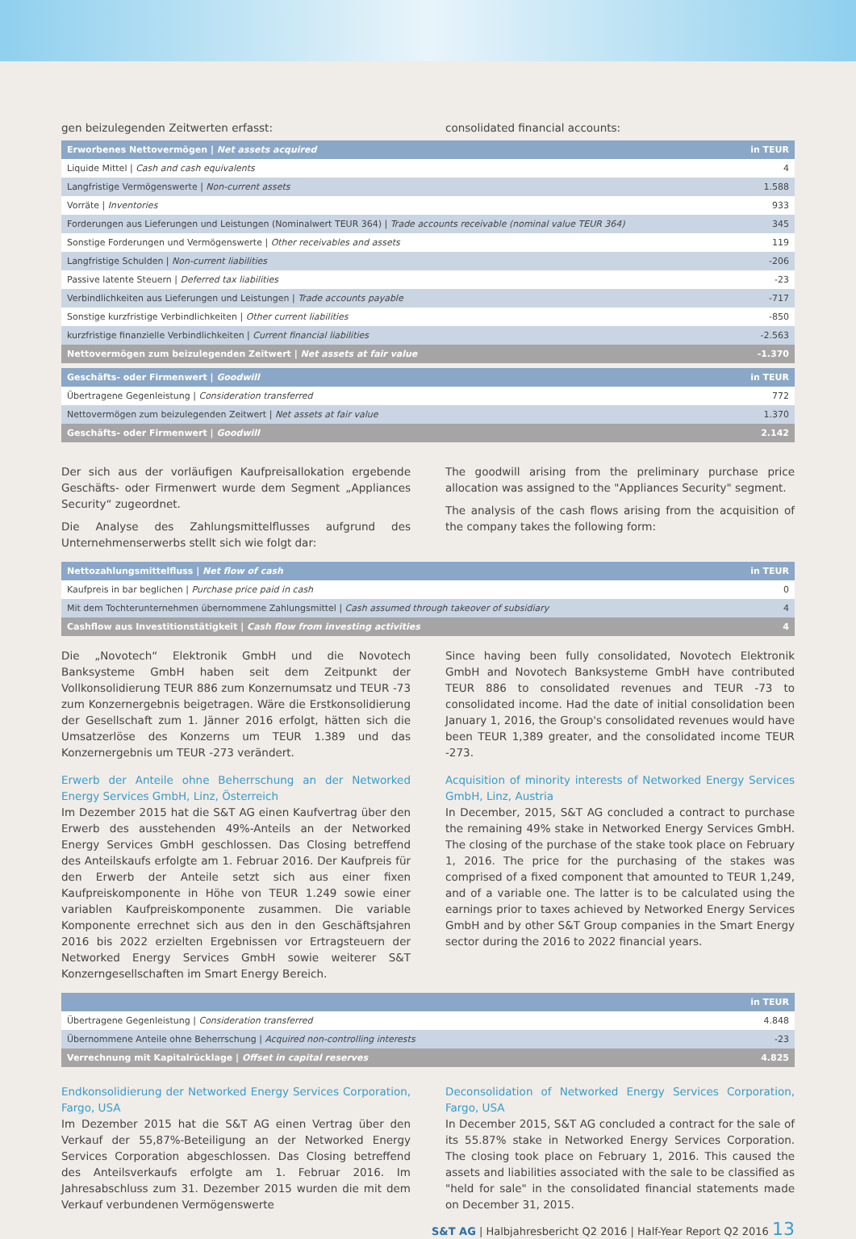gen beizulegenden Zeitwerten erfasst: consolidated financial accounts:
| Erworbenes Nettovermögen / Net assets acquired | in TEUR |
| --- | --- |
| Liquide Mittel / Cash and cash equivalents | 4 |
| Langfristige Vermögenswerte / Non-current assets | 1.588 |
| Vorräte / Inventories | 933 |
| Forderungen aus Lieferungen und Leistungen (Nominalwert TEUR 364) / Trade accounts receivable (nominal value TEUR 364) | 345 |
| Sonstige Forderungen und Vermögenswerte / Other receivables and assets | 119 |
| Langfristige Schulden / Non-current liabilities | -206 |
| Passive latente Steuern / Deferred tax liabilities | -23 |
| Verbindlichkeiten aus Lieferungen und Leistungen / Trade accounts payable | -717 |
| Sonstige kurzfristige Verbindlichkeiten / Other current liabilities | -850 |
| kurzfristige finanzielle Verbindlichkeiten / Current financial liabilities | -2.563 |
| Nettovermögen zum beizulegenden Zeitwert / Net assets at fair value | -1.370 |
| Geschäfts- oder Firmenwert / Goodwill | in TEUR |
| --- | --- |
| Übertragene Gegenleistung / Consideration transferred | 772 |
| Nettovermögen zum beizulegenden Zeitwert / Net assets at fair value | 1.370 |
| Geschäfts- oder Firmenwert / Goodwill | 2.142 |
Der sich aus der vorläufigen Kaufpreisallokation ergebende Geschäfts- oder Firmenwert wurde dem Segment „Appliances Security“ zugeordnet.
Die Analyse des Zahlungsmittelflusses aufgrund des Unternehmenserwerbs stellt sich wie folgt dar:
The goodwill arising from the preliminary purchase price allocation was assigned to the "Appliances Security" segment.
The analysis of the cash flows arising from the acquisition of the company takes the following form:
| Nettozahlungsmittelfluss / Net flow of cash | in TEUR |
| --- | --- |
| Kaufpreis in bar beglichen / Purchase price paid in cash | 0 |
| Mit dem Tochterunternehmen übernommene Zahlungsmittel / Cash assumed through takeover of subsidiary | 4 |
| Cashflow aus Investitionstätigkeit / Cash flow from investing activities | 4 |
Die „Novotech“ Elektronik GmbH und die Novotech Banksysteme GmbH haben seit dem Zeitpunkt der Vollkonsolidierung TEUR 886 zum Konzernumsatz und TEUR -73 zum Konzernergebnis beigetragen. Wäre die Erstkonsolidierung der Gesellschaft zum 1. Jänner 2016 erfolgt, hätten sich die Umsatzerlöse des Konzerns um TEUR 1.389 und das Konzernergebnis um TEUR -273 verändert.
Erwerb der Anteile ohne Beherrschung an der Networked Energy Services GmbH, Linz, Österreich
Im Dezember 2015 hat die S&T AG einen Kaufvertrag über den Erwerb des ausstehenden 49%-Anteils an der Networked Energy Services GmbH geschlossen. Das Closing betreffend des Anteilskaufs erfolgte am 1. Februar 2016. Der Kaufpreis für den Erwerb der Anteile setzt sich aus einer fixen Kaufpreiskomponente in Höhe von TEUR 1.249 sowie einer variablen Kaufpreiskomponente zusammen. Die variable Komponente errechnet sich aus den in den Geschäftsjahren 2016 bis 2022 erzielten Ergebnissen vor Ertragsteuern der Networked Energy Services GmbH sowie weiterer S&T Konzerngesellschaften im Smart Energy Bereich.
Since having been fully consolidated, Novotech Elektronik GmbH and Novotech Banksysteme GmbH have contributed TEUR 886 to consolidated revenues and TEUR -73 to consolidated income. Had the date of initial consolidation been January 1, 2016, the Group's consolidated revenues would have been TEUR 1,389 greater, and the consolidated income TEUR -273.
Acquisition of minority interests of Networked Energy Services GmbH, Linz, Austria
In December, 2015, S&T AG concluded a contract to purchase the remaining 49% stake in Networked Energy Services GmbH. The closing of the purchase of the stake took place on February 1, 2016. The price for the purchasing of the stakes was comprised of a fixed component that amounted to TEUR 1,249, and of a variable one. The latter is to be calculated using the earnings prior to taxes achieved by Networked Energy Services GmbH and by other S&T Group companies in the Smart Energy sector during the 2016 to 2022 financial years.
| | in TEUR |
| --- | --- |
| Übertragene Gegenleistung / Consideration transferred | 4.848 |
| Übernommene Anteile ohne Beherrschung / Acquired non-controlling interests | -23 |
| Verrechnung mit Kapitalrücklage / Offset in capital reserves | 4.825 |
Endkonsolidierung der Networked Energy Services Corporation, Fargo, USA
Im Dezember 2015 hat die S&T AG einen Vertrag über den Verkauf der 55,87%-Beteiligung an der Networked Energy Services Corporation abgeschlossen. Das Closing betreffend des Anteilsverkaufs erfolgte am 1. Februar 2016. Im Jahresabschluss zum 31. Dezember 2015 wurden die mit dem Verkauf verbundenen Vermögenswerte
Deconsolidation of Networked Energy Services Corporation, Fargo, USA
In December 2015, S&T AG concluded a contract for the sale of its 55.87% stake in Networked Energy Services Corporation. The closing took place on February 1, 2016. This caused the assets and liabilities associated with the sale to be classified as "held for sale" in the consolidated financial statements made on December 31, 2015.
S&T AG | Halbjahresbericht Q2 2016 | Half-Year Report Q2 2016 13